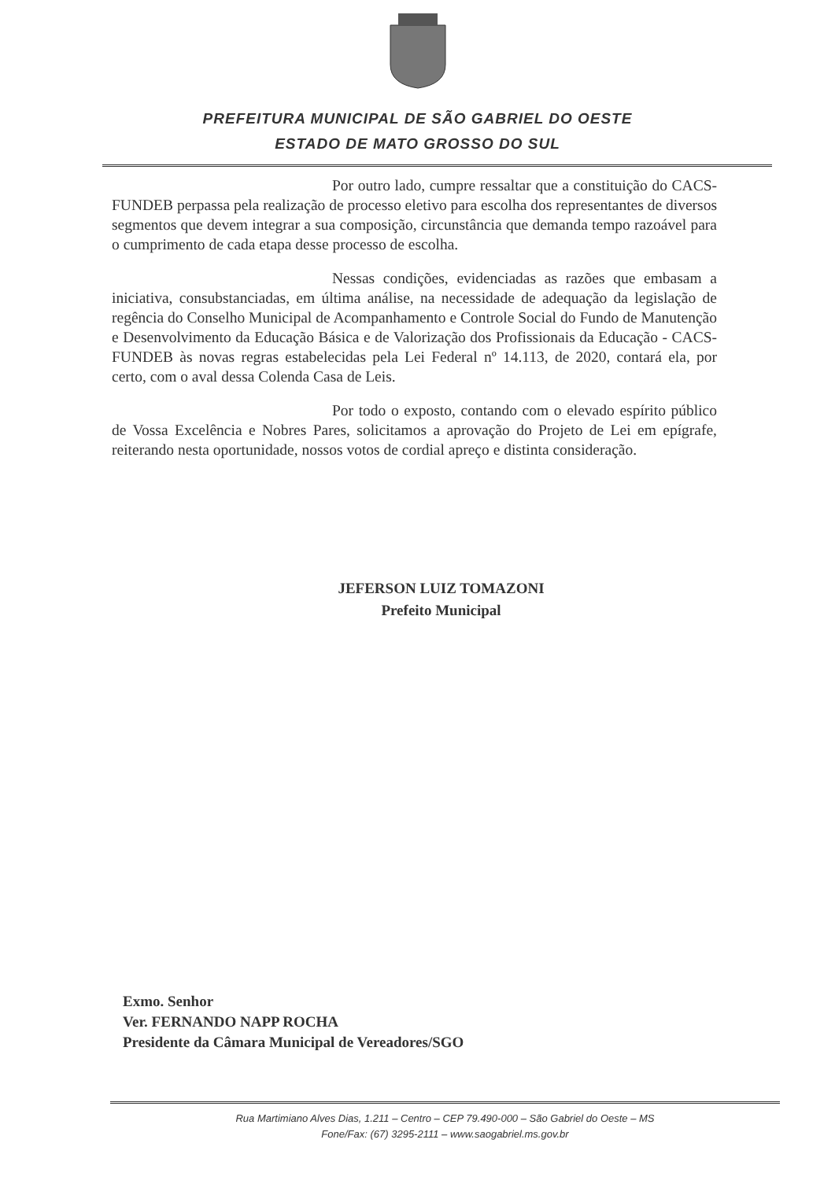PREFEITURA MUNICIPAL DE SÃO GABRIEL DO OESTE
ESTADO DE MATO GROSSO DO SUL
Por outro lado, cumpre ressaltar que a constituição do CACS-FUNDEB perpassa pela realização de processo eletivo para escolha dos representantes de diversos segmentos que devem integrar a sua composição, circunstância que demanda tempo razoável para o cumprimento de cada etapa desse processo de escolha.
Nessas condições, evidenciadas as razões que embasam a iniciativa, consubstanciadas, em última análise, na necessidade de adequação da legislação de regência do Conselho Municipal de Acompanhamento e Controle Social do Fundo de Manutenção e Desenvolvimento da Educação Básica e de Valorização dos Profissionais da Educação - CACS-FUNDEB às novas regras estabelecidas pela Lei Federal nº 14.113, de 2020, contará ela, por certo, com o aval dessa Colenda Casa de Leis.
Por todo o exposto, contando com o elevado espírito público de Vossa Excelência e Nobres Pares, solicitamos a aprovação do Projeto de Lei em epígrafe, reiterando nesta oportunidade, nossos votos de cordial apreço e distinta consideração.
JEFERSON LUIZ TOMAZONI
Prefeito Municipal
Exmo. Senhor
Ver. FERNANDO NAPP ROCHA
Presidente da Câmara Municipal de Vereadores/SGO
Rua Martimiano Alves Dias, 1.211 – Centro – CEP 79.490-000 – São Gabriel do Oeste – MS
Fone/Fax: (67) 3295-2111 – www.saogabriel.ms.gov.br